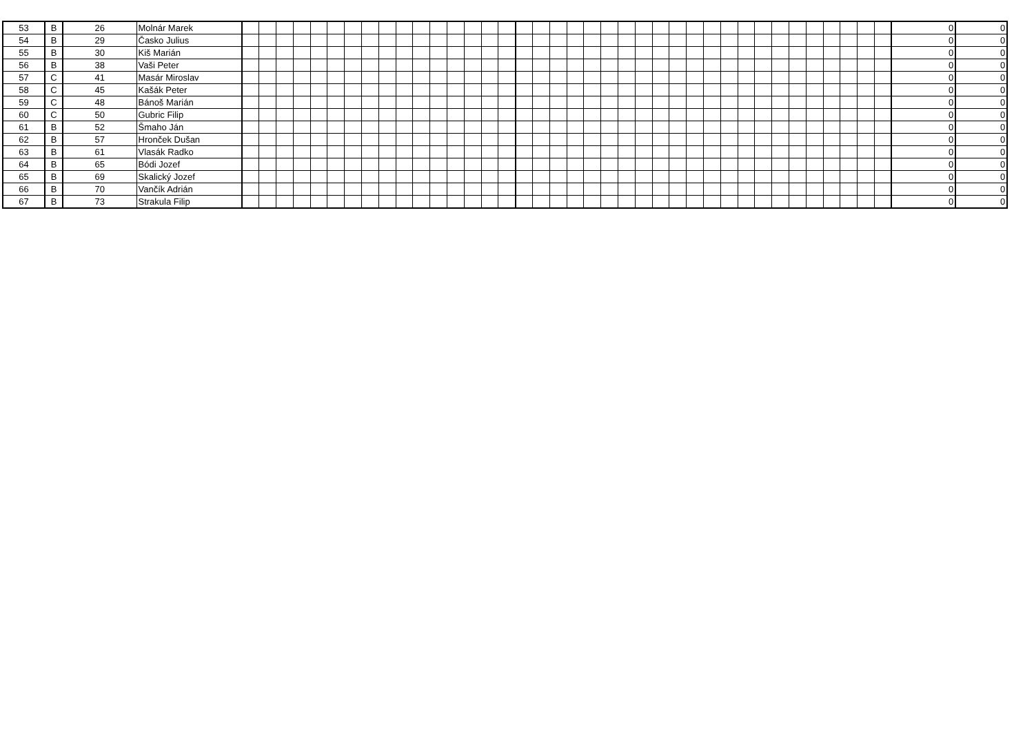| 53 | B | 26 | Molnár Marek | | | | | | | | | | | | | | | | | | | | | | | | | | | | | | | | | | | | | | | 0 | 0 |
| 54 | B | 29 | Časko Julius | | | | | | | | | | | | | | | | | | | | | | | | | | | | | | | | | | | | | | | 0 | 0 |
| 55 | B | 30 | Kiš Marián | | | | | | | | | | | | | | | | | | | | | | | | | | | | | | | | | | | | | | | 0 | 0 |
| 56 | B | 38 | Vaši Peter | | | | | | | | | | | | | | | | | | | | | | | | | | | | | | | | | | | | | | | 0 | 0 |
| 57 | C | 41 | Masár Miroslav | | | | | | | | | | | | | | | | | | | | | | | | | | | | | | | | | | | | | | | 0 | 0 |
| 58 | C | 45 | Kašák Peter | | | | | | | | | | | | | | | | | | | | | | | | | | | | | | | | | | | | | | | 0 | 0 |
| 59 | C | 48 | Bánoš Marián | | | | | | | | | | | | | | | | | | | | | | | | | | | | | | | | | | | | | | | 0 | 0 |
| 60 | C | 50 | Gubric Filip | | | | | | | | | | | | | | | | | | | | | | | | | | | | | | | | | | | | | | | 0 | 0 |
| 61 | B | 52 | Šmaho Ján | | | | | | | | | | | | | | | | | | | | | | | | | | | | | | | | | | | | | | | 0 | 0 |
| 62 | B | 57 | Hronček Dušan | | | | | | | | | | | | | | | | | | | | | | | | | | | | | | | | | | | | | | | 0 | 0 |
| 63 | B | 61 | Vlasák Radko | | | | | | | | | | | | | | | | | | | | | | | | | | | | | | | | | | | | | | | 0 | 0 |
| 64 | B | 65 | Bódi Jozef | | | | | | | | | | | | | | | | | | | | | | | | | | | | | | | | | | | | | | | 0 | 0 |
| 65 | B | 69 | Skalický Jozef | | | | | | | | | | | | | | | | | | | | | | | | | | | | | | | | | | | | | | | 0 | 0 |
| 66 | B | 70 | Vančík Adrián | | | | | | | | | | | | | | | | | | | | | | | | | | | | | | | | | | | | | | | 0 | 0 |
| 67 | B | 73 | Strakula Filip | | | | | | | | | | | | | | | | | | | | | | | | | | | | | | | | | | | | | | | 0 | 0 |